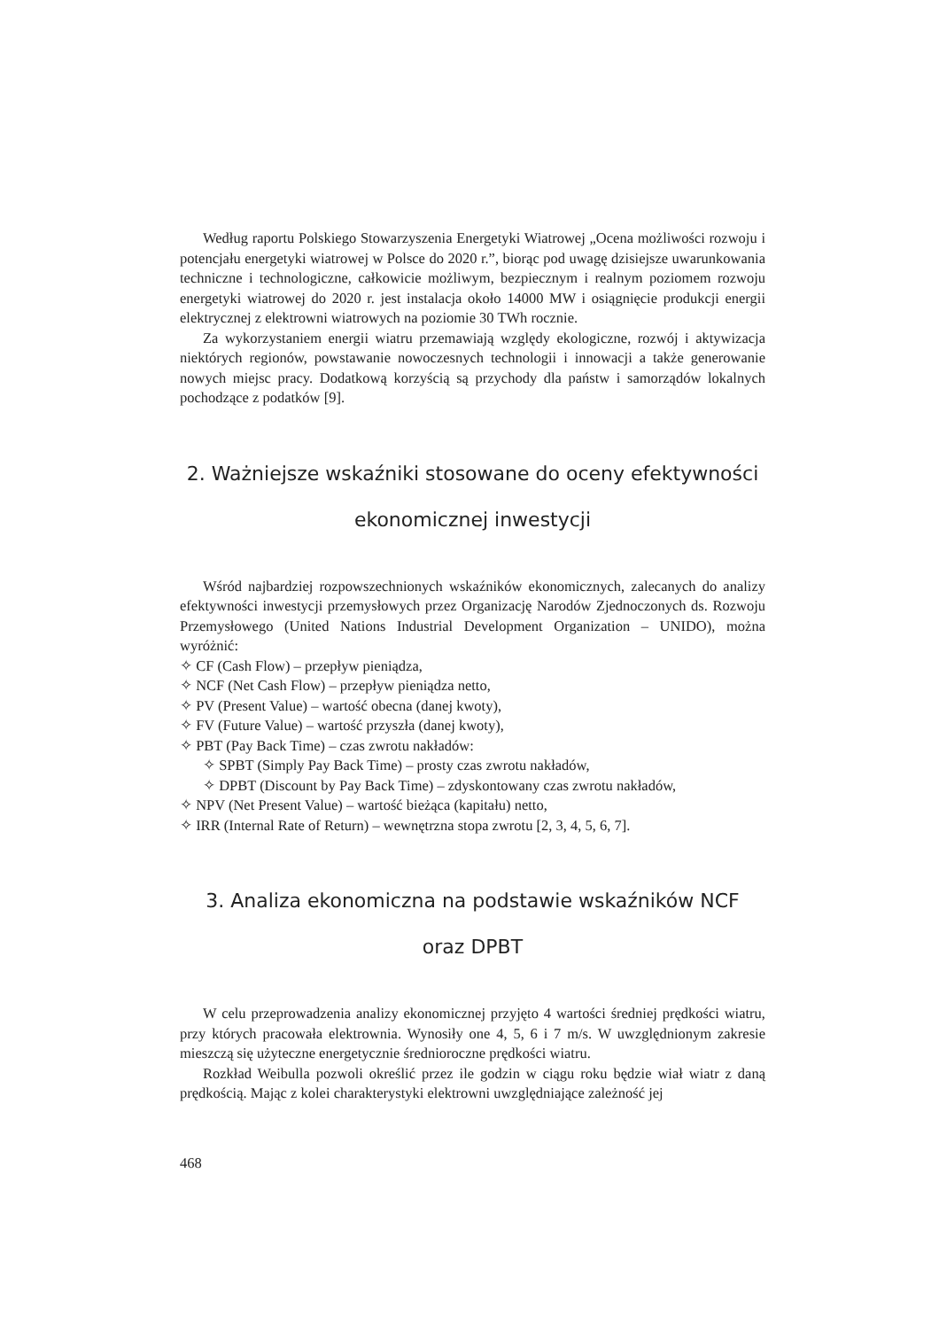Według raportu Polskiego Stowarzyszenia Energetyki Wiatrowej „Ocena możliwości rozwoju i potencjału energetyki wiatrowej w Polsce do 2020 r.”, biorąc pod uwagę dzisiejsze uwarunkowania techniczne i technologiczne, całkowicie możliwym, bezpiecznym i realnym poziomem rozwoju energetyki wiatrowej do 2020 r. jest instalacja około 14000 MW i osiągnięcie produkcji energii elektrycznej z elektrowni wiatrowych na poziomie 30 TWh rocznie.
Za wykorzystaniem energii wiatru przemawiają względy ekologiczne, rozwój i aktywizacja niektórych regionów, powstawanie nowoczesnych technologii i innowacji a także generowanie nowych miejsc pracy. Dodatkową korzyścią są przychody dla państw i samorządów lokalnych pochodzące z podatków [9].
2. Ważniejsze wskaźniki stosowane do oceny efektywności
ekonomicznej inwestycji
Wśród najbardziej rozpowszechnionych wskaźników ekonomicznych, zalecanych do analizy efektywności inwestycji przemysłowych przez Organizację Narodów Zjednoczonych ds. Rozwoju Przemysłowego (United Nations Industrial Development Organization – UNIDO), można wyróżnić:
✧ CF (Cash Flow) – przepływ pieniądza,
✧ NCF (Net Cash Flow) – przepływ pieniądza netto,
✧ PV (Present Value) – wartość obecna (danej kwoty),
✧ FV (Future Value) – wartość przyszła (danej kwoty),
✧ PBT (Pay Back Time) – czas zwrotu nakładów:
✧ SPBT (Simply Pay Back Time) – prosty czas zwrotu nakładów,
✧ DPBT (Discount by Pay Back Time) – zdyskontowany czas zwrotu nakładów,
✧ NPV (Net Present Value) – wartość bieżąca (kapitału) netto,
✧ IRR (Internal Rate of Return) – wewnętrzna stopa zwrotu [2, 3, 4, 5, 6, 7].
3. Analiza ekonomiczna na podstawie wskaźników NCF
oraz DPBT
W celu przeprowadzenia analizy ekonomicznej przyjęto 4 wartości średniej prędkości wiatru, przy których pracowała elektrownia. Wynosiły one 4, 5, 6 i 7 m/s. W uwzględnionym zakresie mieszczą się użyteczne energetycznie średnioroczne prędkości wiatru.
Rozkład Weibulla pozwoli określić przez ile godzin w ciągu roku będzie wiał wiatr z daną prędkością. Mając z kolei charakterystyki elektrowni uwzględniające zależność jej
468